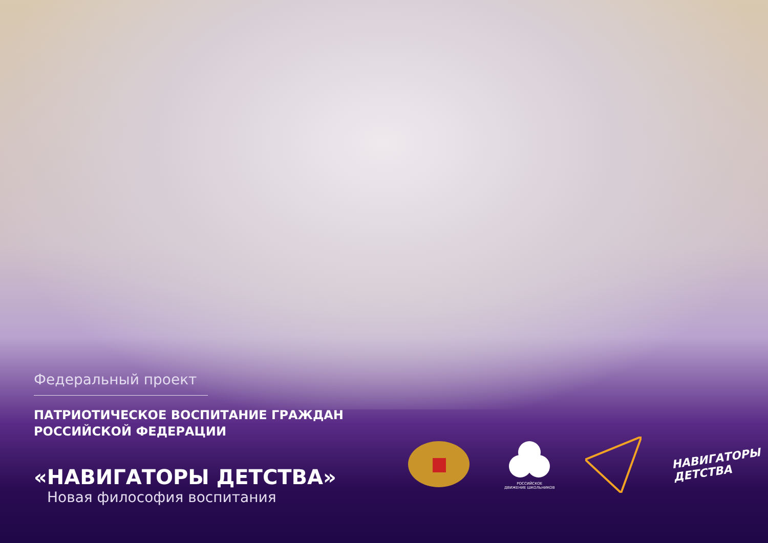Федеральный проект
ПАТРИОТИЧЕСКОЕ ВОСПИТАНИЕ ГРАЖДАН
РОССИЙСКОЙ ФЕДЕРАЦИИ
«НАВИГАТОРЫ ДЕТСТВА»
Новая философия воспитания
РОССИЙСКОЕ
ДВИЖЕНИЕ ШКОЛЬНИКОВ
НАВИГАТОРЫ
ДЕТСТВА